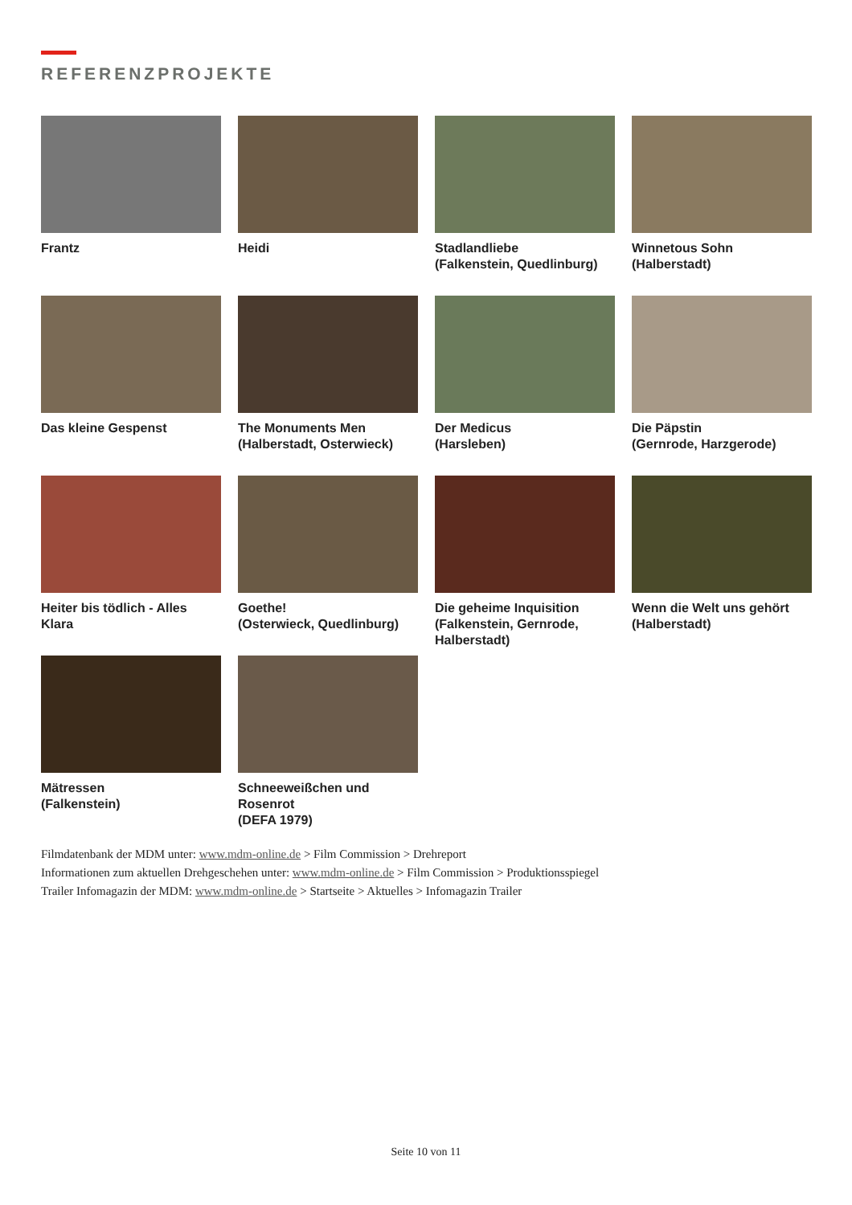REFERENZPROJEKTE
Frantz
Heidi
Stadlandliebe
(Falkenstein, Quedlinburg)
Winnetous Sohn
(Halberstadt)
Das kleine Gespenst
The Monuments Men
(Halberstadt, Osterwieck)
Der Medicus
(Harsleben)
Die Päpstin
(Gernrode, Harzgerode)
Heiter bis tödlich - Alles Klara
Goethe!
(Osterwieck, Quedlinburg)
Die geheime Inquisition
(Falkenstein, Gernrode, Halberstadt)
Wenn die Welt uns gehört
(Halberstadt)
Mätressen
(Falkenstein)
Schneeweißchen und Rosenrot
(DEFA 1979)
Filmdatenbank der MDM unter: www.mdm-online.de > Film Commission > Drehreport
Informationen zum aktuellen Drehgeschehen unter: www.mdm-online.de > Film Commission > Produktionsspiegel
Trailer Infomagazin der MDM: www.mdm-online.de > Startseite > Aktuelles > Infomagazin Trailer
Seite 10 von 11